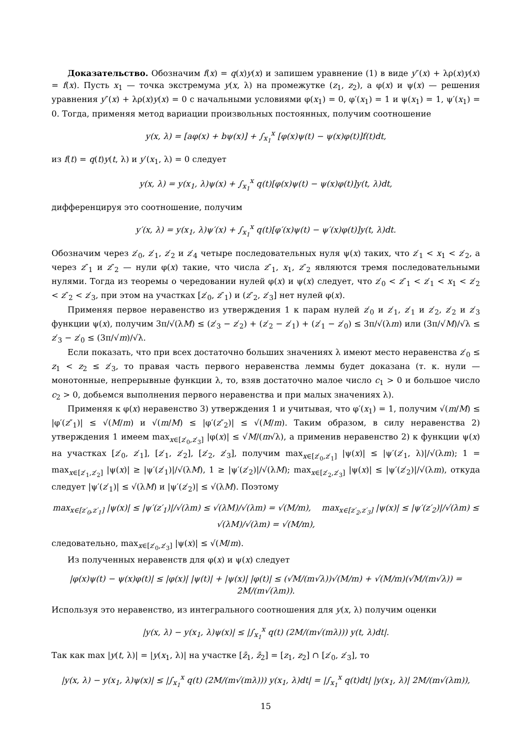Доказательство. Обозначим f(x) = q(x)y(x) и запишем уравнение (1) в виде y″(x) + λρ(x)y(x) = f(x). Пусть x<sub>1</sub> — точка экстремума y(x, λ) на промежутке (z<sub>1</sub>, z<sub>2</sub>), а φ(x) и ψ(x) — решения уравнения y″(x) + λρ(x)y(x) = 0 с начальными условиями φ(x<sub>1</sub>) = 0, φ′(x<sub>1</sub>) = 1 и ψ(x<sub>1</sub>) = 1, ψ′(x<sub>1</sub>) = 0. Тогда, применяя метод вариации произвольных постоянных, получим соотношение
y(x, λ) = [aφ(x) + bψ(x)] + ∫<sub>x<sub>1</sub></sub><sup>x</sup> [φ(x)ψ(t) − ψ(x)φ(t)]f(t)dt,
из f(t) = q(t)y(t, λ) и y′(x<sub>1</sub>, λ) = 0 следует
y(x, λ) = y(x<sub>1</sub>, λ)ψ(x) + ∫<sub>x<sub>1</sub></sub><sup>x</sup> q(t)[φ(x)ψ(t) − ψ(x)φ(t)]y(t, λ)dt,
дифференцируя это соотношение, получим
y′(x, λ) = y(x<sub>1</sub>, λ)ψ′(x) + ∫<sub>x<sub>1</sub></sub><sup>x</sup> q(t)[φ′(x)ψ(t) − ψ′(x)φ(t)]y(t, λ)dt.
Обозначим через z′<sub>0</sub>, z′<sub>1</sub>, z′<sub>2</sub> и z′<sub>4</sub> четыре последовательных нуля ψ(x) таких, что z′<sub>1</sub> < x<sub>1</sub> < z′<sub>2</sub>, а через z″<sub>1</sub> и z″<sub>2</sub> — нули φ(x) такие, что числа z″<sub>1</sub>, x<sub>1</sub>, z″<sub>2</sub> являются тремя последовательными нулями. Тогда из теоремы о чередовании нулей φ(x) и ψ(x) следует, что z′<sub>0</sub> < z″<sub>1</sub> < z′<sub>1</sub> < x<sub>1</sub> < z′<sub>2</sub> < z″<sub>2</sub> < z′<sub>3</sub>, при этом на участках [z′<sub>0</sub>, z″<sub>1</sub>) и (z″<sub>2</sub>, z′<sub>3</sub>] нет нулей φ(x).
Применяя первое неравенство из утверждения 1 к парам нулей z′<sub>0</sub> и z′<sub>1</sub>, z′<sub>1</sub> и z′<sub>2</sub>, z′<sub>2</sub> и z′<sub>3</sub> функции ψ(x), получим 3π/√(λM) ≤ (z′<sub>3</sub> − z′<sub>2</sub>) + (z′<sub>2</sub> − z′<sub>1</sub>) + (z′<sub>1</sub> − z′<sub>0</sub>) ≤ 3π/√(λm) или (3π/√M)/√λ ≤ z′<sub>3</sub> − z′<sub>0</sub> ≤ (3π/√m)/√λ.
Если показать, что при всех достаточно больших значениях λ имеют место неравенства z′<sub>0</sub> ≤ z<sub>1</sub> < z<sub>2</sub> ≤ z′<sub>3</sub>, то правая часть первого неравенства леммы будет доказана (т. к. нули — монотонные, непрерывные функции λ, то, взяв достаточно малое число c<sub>1</sub> > 0 и большое число c<sub>2</sub> > 0, добьемся выполнения первого неравенства и при малых значениях λ).
Применяя к φ(x) неравенство 3) утверждения 1 и учитывая, что φ′(x<sub>1</sub>) = 1, получим √(m/M) ≤ |φ′(z″<sub>1</sub>)| ≤ √(M/m) и √(m/M) ≤ |φ′(z″<sub>2</sub>)| ≤ √(M/m). Таким образом, в силу неравенства 2) утверждения 1 имеем max<sub>x∈[z′<sub>0</sub>,z′<sub>3</sub>]</sub> |φ(x)| ≤ √M/(m√λ), а применив неравенство 2) к функции ψ(x) на участках [z′<sub>0</sub>, z′<sub>1</sub>], [z′<sub>1</sub>, z′<sub>2</sub>], [z′<sub>2</sub>, z′<sub>3</sub>], получим max<sub>x∈[z′<sub>0</sub>,z′<sub>1</sub>]</sub> |ψ(x)| ≤ |ψ′(z′<sub>1</sub>, λ)|/√(λm); 1 = max<sub>x∈[z′<sub>1</sub>,z′<sub>2</sub>]</sub> |ψ(x)| ≥ |ψ′(z′<sub>1</sub>)|/√(λM), 1 ≥ |ψ′(z′<sub>2</sub>)|/√(λM); max<sub>x∈[z′<sub>2</sub>,z′<sub>3</sub>]</sub> |ψ(x)| ≤ |ψ′(z′<sub>2</sub>)|/√(λm), откуда следует |ψ′(z′<sub>1</sub>)| ≤ √(λM) и |ψ′(z′<sub>2</sub>)| ≤ √(λM). Поэтому
max<sub>x∈[z′<sub>0</sub>,z′<sub>1</sub>]</sub> |ψ(x)| ≤ |ψ′(z′<sub>1</sub>)|/√(λm) ≤ √(λM)/√(λm) = √(M/m), max<sub>x∈[z′<sub>2</sub>,z′<sub>3</sub>]</sub> |ψ(x)| ≤ |ψ′(z′<sub>2</sub>)|/√(λm) ≤ √(λM)/√(λm) = √(M/m),
следовательно, max<sub>x∈[z′<sub>0</sub>,z′<sub>3</sub>]</sub> |ψ(x)| ≤ √(M/m).
Из полученных неравенств для φ(x) и ψ(x) следует
|φ(x)ψ(t) − ψ(x)φ(t)| ≤ |φ(x)| |ψ(t)| + |ψ(x)| |φ(t)| ≤ (√M/(m√λ))√(M/m) + √(M/m)(√M/(m√λ)) = 2M/(m√(λm)).
Используя это неравенство, из интегрального соотношения для y(x, λ) получим оценки
|y(x, λ) − y(x<sub>1</sub>, λ)ψ(x)| ≤ |∫<sub>x<sub>1</sub></sub><sup>x</sup> q(t) (2M/(m√(mλ))) y(t, λ)dt|.
Так как max |y(t, λ)| = |y(x<sub>1</sub>, λ)| на участке [z̄<sub>1</sub>, z̄<sub>2</sub>] = [z<sub>1</sub>, z<sub>2</sub>] ∩ [z′<sub>0</sub>, z′<sub>3</sub>], то
|y(x, λ) − y(x<sub>1</sub>, λ)ψ(x)| ≤ |∫<sub>x<sub>1</sub></sub><sup>x</sup> q(t) (2M/(m√(mλ))) y(x<sub>1</sub>, λ)dt| = |∫<sub>x<sub>1</sub></sub><sup>x</sup> q(t)dt| |y(x<sub>1</sub>, λ)| 2M/(m√(λm)),
15